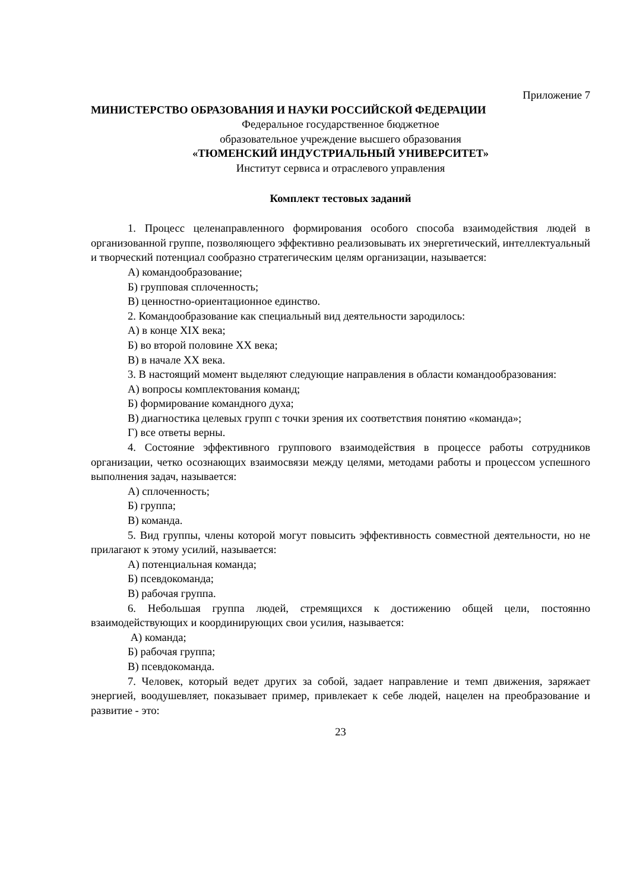Приложение 7
МИНИСТЕРСТВО ОБРАЗОВАНИЯ И НАУКИ РОССИЙСКОЙ ФЕДЕРАЦИИ
Федеральное государственное бюджетное
образовательное учреждение высшего образования
«ТЮМЕНСКИЙ ИНДУСТРИАЛЬНЫЙ УНИВЕРСИТЕТ»
Институт сервиса и отраслевого управления
Комплект тестовых заданий
1. Процесс целенаправленного формирования особого способа взаимодействия людей в организованной группе, позволяющего эффективно реализовывать их энергетический, интеллектуальный и творческий потенциал сообразно стратегическим целям организации, называется:
А) командообразование;
Б) групповая сплоченность;
В) ценностно-ориентационное единство.
2. Командообразование как специальный вид деятельности зародилось:
А) в конце XIX века;
Б) во второй половине XX века;
В) в начале XX века.
3. В настоящий момент выделяют следующие направления в области командообразования:
А) вопросы комплектования команд;
Б) формирование командного духа;
В) диагностика целевых групп с точки зрения их соответствия понятию «команда»;
Г) все ответы верны.
4. Состояние эффективного группового взаимодействия в процессе работы сотрудников организации, четко осознающих взаимосвязи между целями, методами работы и процессом успешного выполнения задач, называется:
А) сплоченность;
Б) группа;
В) команда.
5. Вид группы, члены которой могут повысить эффективность совместной деятельности, но не прилагают к этому усилий, называется:
А) потенциальная команда;
Б) псевдокоманда;
В) рабочая группа.
6. Небольшая группа людей, стремящихся к достижению общей цели, постоянно взаимодействующих и координирующих свои усилия, называется:
А) команда;
Б) рабочая группа;
В) псевдокоманда.
7. Человек, который ведет других за собой, задает направление и темп движения, заряжает энергией, воодушевляет, показывает пример, привлекает к себе людей, нацелен на преобразование и развитие - это:
23